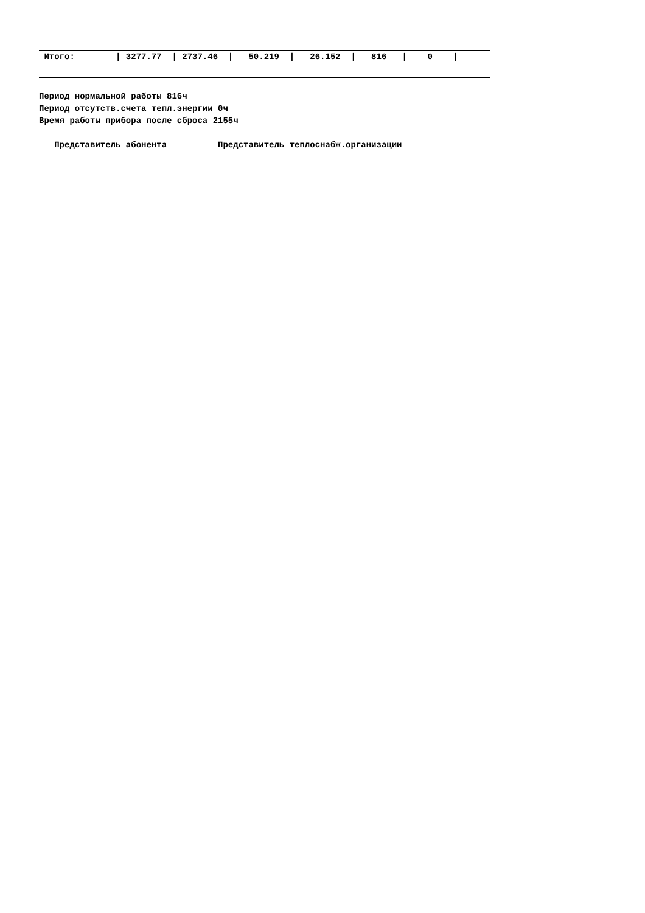| Итого: / 3277.77 / 2737.46 / 50.219 / 26.152 / 816 / 0 / |
Период нормальной работы 816ч
Период отсутств.счета тепл.энергии 0ч
Время работы прибора после сброса 2155ч
Представитель абонента Представитель теплоснабж.организации